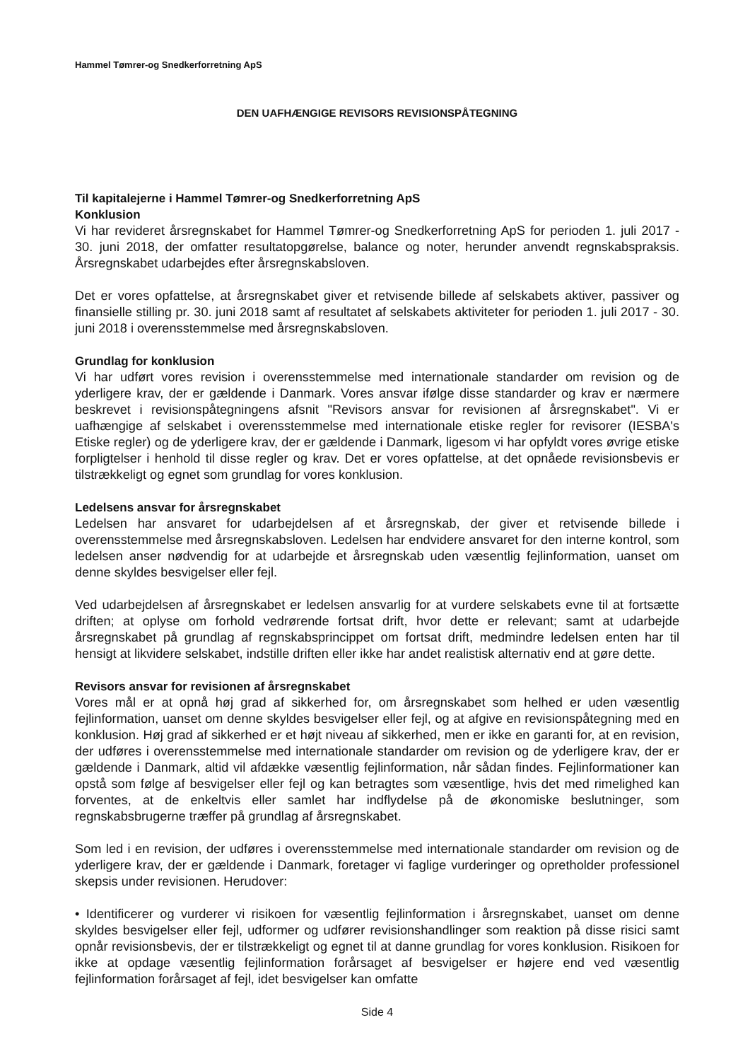Hammel Tømrer-og Snedkerforretning ApS
DEN UAFHÆNGIGE REVISORS REVISIONSPÅTEGNING
Til kapitalejerne i Hammel Tømrer-og Snedkerforretning ApS
Konklusion
Vi har revideret årsregnskabet for Hammel Tømrer-og Snedkerforretning ApS for perioden 1. juli 2017 - 30. juni 2018, der omfatter resultatopgørelse, balance og noter, herunder anvendt regnskabspraksis. Årsregnskabet udarbejdes efter årsregnskabsloven.
Det er vores opfattelse, at årsregnskabet giver et retvisende billede af selskabets aktiver, passiver og finansielle stilling pr. 30. juni 2018 samt af resultatet af selskabets aktiviteter for perioden 1. juli 2017 - 30. juni 2018 i overensstemmelse med årsregnskabsloven.
Grundlag for konklusion
Vi har udført vores revision i overensstemmelse med internationale standarder om revision og de yderligere krav, der er gældende i Danmark. Vores ansvar ifølge disse standarder og krav er nærmere beskrevet i revisionspåtegningens afsnit "Revisors ansvar for revisionen af årsregnskabet". Vi er uafhængige af selskabet i overensstemmelse med internationale etiske regler for revisorer (IESBA's Etiske regler) og de yderligere krav, der er gældende i Danmark, ligesom vi har opfyldt vores øvrige etiske forpligtelser i henhold til disse regler og krav. Det er vores opfattelse, at det opnåede revisionsbevis er tilstrækkeligt og egnet som grundlag for vores konklusion.
Ledelsens ansvar for årsregnskabet
Ledelsen har ansvaret for udarbejdelsen af et årsregnskab, der giver et retvisende billede i overensstemmelse med årsregnskabsloven. Ledelsen har endvidere ansvaret for den interne kontrol, som ledelsen anser nødvendig for at udarbejde et årsregnskab uden væsentlig fejlinformation, uanset om denne skyldes besvigelser eller fejl.
Ved udarbejdelsen af årsregnskabet er ledelsen ansvarlig for at vurdere selskabets evne til at fortsætte driften; at oplyse om forhold vedrørende fortsat drift, hvor dette er relevant; samt at udarbejde årsregnskabet på grundlag af regnskabsprincippet om fortsat drift, medmindre ledelsen enten har til hensigt at likvidere selskabet, indstille driften eller ikke har andet realistisk alternativ end at gøre dette.
Revisors ansvar for revisionen af årsregnskabet
Vores mål er at opnå høj grad af sikkerhed for, om årsregnskabet som helhed er uden væsentlig fejlinformation, uanset om denne skyldes besvigelser eller fejl, og at afgive en revisionspåtegning med en konklusion. Høj grad af sikkerhed er et højt niveau af sikkerhed, men er ikke en garanti for, at en revision, der udføres i overensstemmelse med internationale standarder om revision og de yderligere krav, der er gældende i Danmark, altid vil afdække væsentlig fejlinformation, når sådan findes. Fejlinformationer kan opstå som følge af besvigelser eller fejl og kan betragtes som væsentlige, hvis det med rimelighed kan forventes, at de enkeltvis eller samlet har indflydelse på de økonomiske beslutninger, som regnskabsbrugerne træffer på grundlag af årsregnskabet.
Som led i en revision, der udføres i overensstemmelse med internationale standarder om revision og de yderligere krav, der er gældende i Danmark, foretager vi faglige vurderinger og opretholder professionel skepsis under revisionen. Herudover:
• Identificerer og vurderer vi risikoen for væsentlig fejlinformation i årsregnskabet, uanset om denne skyldes besvigelser eller fejl, udformer og udfører revisionshandlinger som reaktion på disse risici samt opnår revisionsbevis, der er tilstrækkeligt og egnet til at danne grundlag for vores konklusion. Risikoen for ikke at opdage væsentlig fejlinformation forårsaget af besvigelser er højere end ved væsentlig fejlinformation forårsaget af fejl, idet besvigelser kan omfatte
Side 4